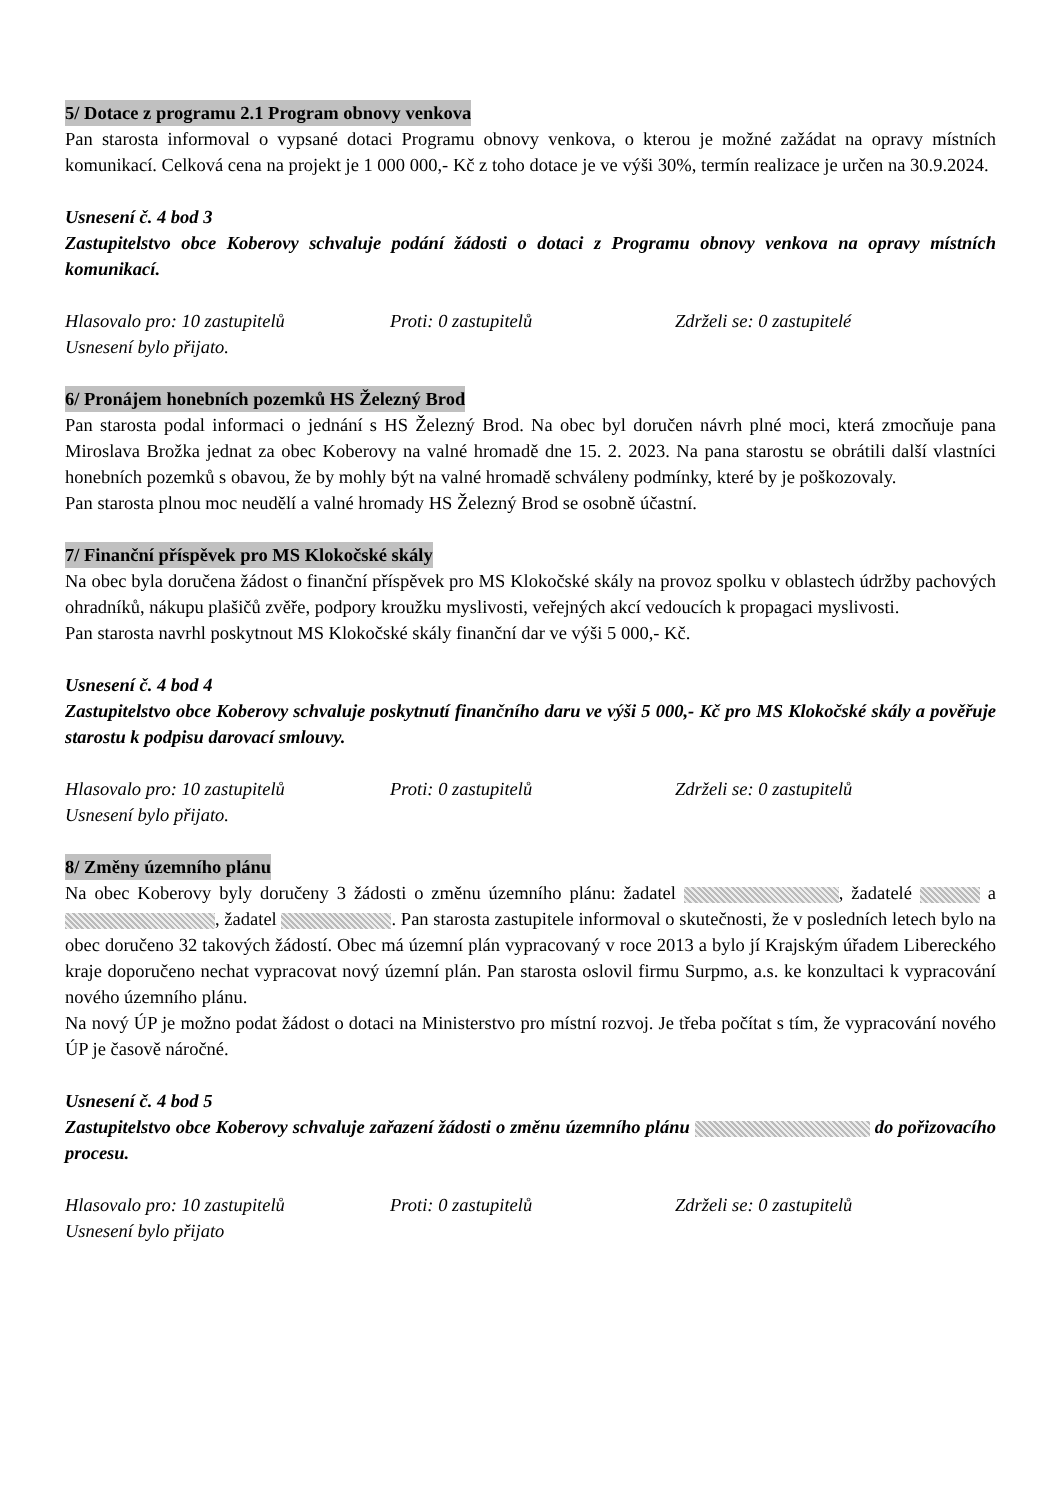5/ Dotace z programu 2.1 Program obnovy venkova
Pan starosta informoval o vypsané dotaci Programu obnovy venkova, o kterou je možné zažádat na opravy místních komunikací. Celková cena na projekt je 1 000 000,- Kč z toho dotace je ve výši 30%, termín realizace je určen na 30.9.2024.
Usnesení č. 4 bod 3
Zastupitelstvo obce Koberovy schvaluje podání žádosti o dotaci z Programu obnovy venkova na opravy místních komunikací.
Hlasovalo pro: 10 zastupitelů Proti: 0 zastupitelů Zdrželi se: 0 zastupitelé
Usnesení bylo přijato.
6/ Pronájem honebních pozemků HS Železný Brod
Pan starosta podal informaci o jednání s HS Železný Brod. Na obec byl doručen návrh plné moci, která zmocňuje pana Miroslava Brožka jednat za obec Koberovy na valné hromadě dne 15. 2. 2023. Na pana starostu se obrátili další vlastníci honebních pozemků s obavou, že by mohly být na valné hromadě schváleny podmínky, které by je poškozovaly.
Pan starosta plnou moc neudělí a valné hromady HS Železný Brod se osobně účastní.
7/ Finanční příspěvek pro MS Klokočské skály
Na obec byla doručena žádost o finanční příspěvek pro MS Klokočské skály na provoz spolku v oblastech údržby pachových ohradníků, nákupu plašičů zvěře, podpory kroužku myslivosti, veřejných akcí vedoucích k propagaci myslivosti.
Pan starosta navrhl poskytnout MS Klokočské skály finanční dar ve výši 5 000,- Kč.
Usnesení č. 4 bod 4
Zastupitelstvo obce Koberovy schvaluje poskytnutí finančního daru ve výši 5 000,- Kč pro MS Klokočské skály a pověřuje starostu k podpisu darovací smlouvy.
Hlasovalo pro: 10 zastupitelů Proti: 0 zastupitelů Zdrželi se: 0 zastupitelů
Usnesení bylo přijato.
8/ Změny územního plánu
Na obec Koberovy byly doručeny 3 žádosti o změnu územního plánu: žadatel , žadatelé a , žadatel . Pan starosta zastupitele informoval o skutečnosti, že v posledních letech bylo na obec doručeno 32 takových žádostí. Obec má územní plán vypracovaný v roce 2013 a bylo jí Krajským úřadem Libereckého kraje doporučeno nechat vypracovat nový územní plán. Pan starosta oslovil firmu Surpmo, a.s. ke konzultaci k vypracování nového územního plánu.
Na nový ÚP je možno podat žádost o dotaci na Ministerstvo pro místní rozvoj. Je třeba počítat s tím, že vypracování nového ÚP je časově náročné.
Usnesení č. 4 bod 5
Zastupitelstvo obce Koberovy schvaluje zařazení žádosti o změnu územního plánu do pořizovacího procesu.
Hlasovalo pro: 10 zastupitelů Proti: 0 zastupitelů Zdrželi se: 0 zastupitelů
Usnesení bylo přijato